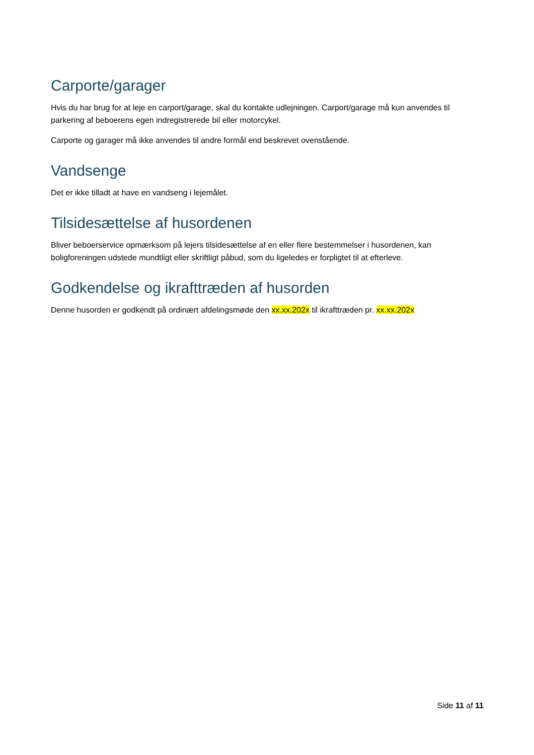Carporte/garager
Hvis du har brug for at leje en carport/garage, skal du kontakte udlejningen. Carport/garage må kun anvendes til parkering af beboerens egen indregistrerede bil eller motorcykel.
Carporte og garager må ikke anvendes til andre formål end beskrevet ovenstående.
Vandsenge
Det er ikke tilladt at have en vandseng i lejemålet.
Tilsidesættelse af husordenen
Bliver beboerservice opmærksom på lejers tilsidesættelse af en eller flere bestemmelser i husordenen, kan boligforeningen udstede mundtligt eller skriftligt påbud, som du ligeledes er forpligtet til at efterleve.
Godkendelse og ikrafttræden af husorden
Denne husorden er godkendt på ordinært afdelingsmøde den xx.xx.202x til ikrafttræden pr. xx.xx.202x
Side 11 af 11